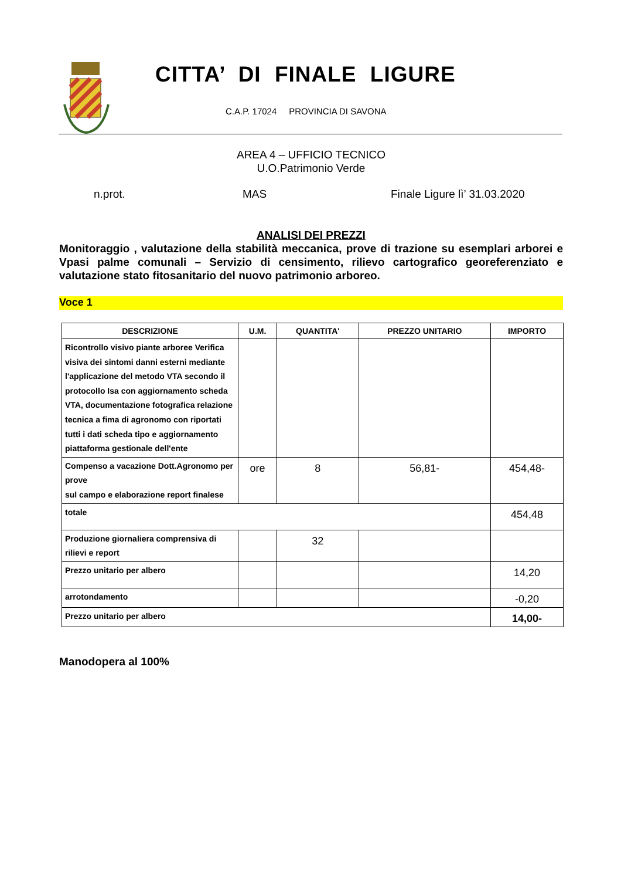CITTA’ DI FINALE LIGURE
C.A.P. 17024 PROVINCIA DI SAVONA
AREA 4 – UFFICIO TECNICO
U.O.Patrimonio Verde
n.prot. MAS Finale Ligure lì’ 31.03.2020
ANALISI DEI PREZZI
Monitoraggio , valutazione della stabilità meccanica, prove di trazione su esemplari arborei e Vpasi palme comunali – Servizio di censimento, rilievo cartografico georeferenziato e valutazione stato fitosanitario del nuovo patrimonio arboreo.
Voce 1
| DESCRIZIONE | U.M. | QUANTITA' | PREZZO UNITARIO | IMPORTO |
| --- | --- | --- | --- | --- |
| Ricontrollo visivo piante arboree Verifica visiva dei sintomi danni esterni mediante l'applicazione del metodo VTA secondo il protocollo Isa con aggiornamento scheda VTA, documentazione fotografica relazione tecnica a fima di agronomo con riportati tutti i dati scheda tipo e aggiornamento piattaforma gestionale dell'ente | | | | |
| Compenso a vacazione Dott.Agronomo per prove sul campo e elaborazione report finalese | ore | 8 | 56,81- | 454,48- |
| totale | | | | 454,48 |
| Produzione giornaliera comprensiva di rilievi e report | | 32 | | |
| Prezzo unitario per albero | | | | 14,20 |
| arrotondamento | | | | -0,20 |
| Prezzo unitario per albero | | | | 14,00- |
Manodopera al 100%